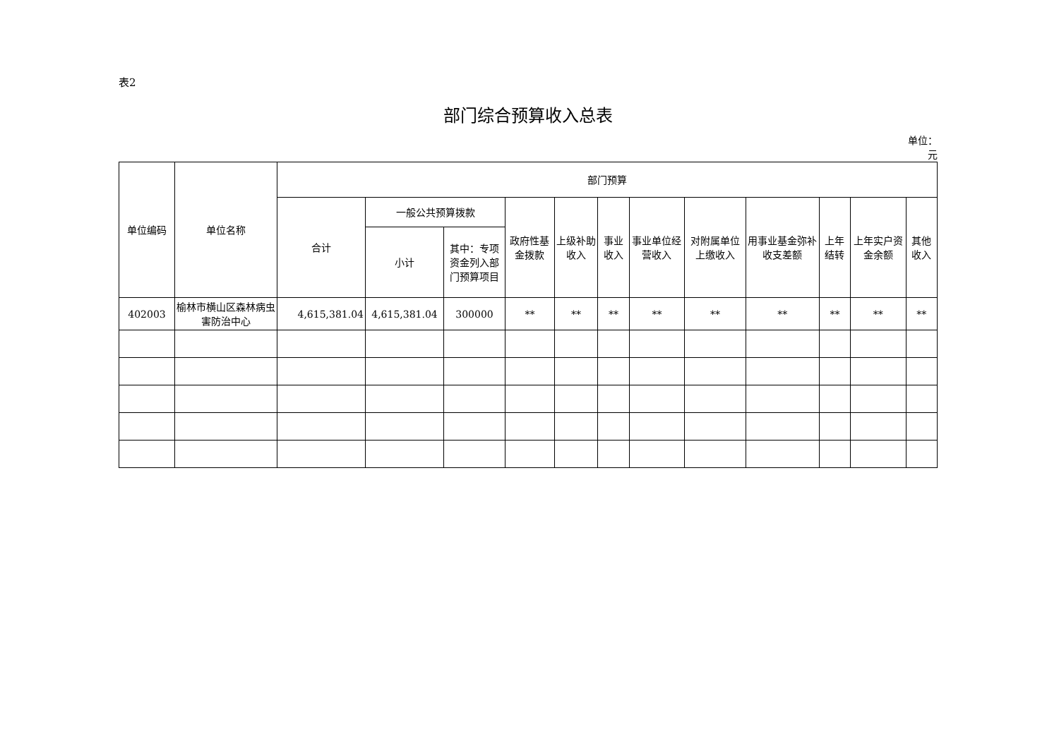表2
部门综合预算收入总表
单位：
元
| 单位编码 | 单位名称 | 部门预算 | | | | | | | | | | | |
| --- | --- | --- | --- | --- | --- | --- | --- | --- | --- | --- | --- | --- | --- |
| | | 合计 | 一般公共预算拨款 | | 政府性基金拨款 | 上级补助收入 | 事业收入 | 事业单位经营收入 | 对附属单位上缴收入 | 用事业基金弥补收支差额 | 上年结转 | 上年实户资金余额 | 其他收入 |
| | | | 小计 | 其中：专项资金列入部门预算项目 | | | | | | | | | |
| 402003 | 榆林市横山区森林病虫害防治中心 | 4,615,381.04 | 4,615,381.04 | 300000 | ** | ** | ** | ** | ** | ** | ** | ** | ** |